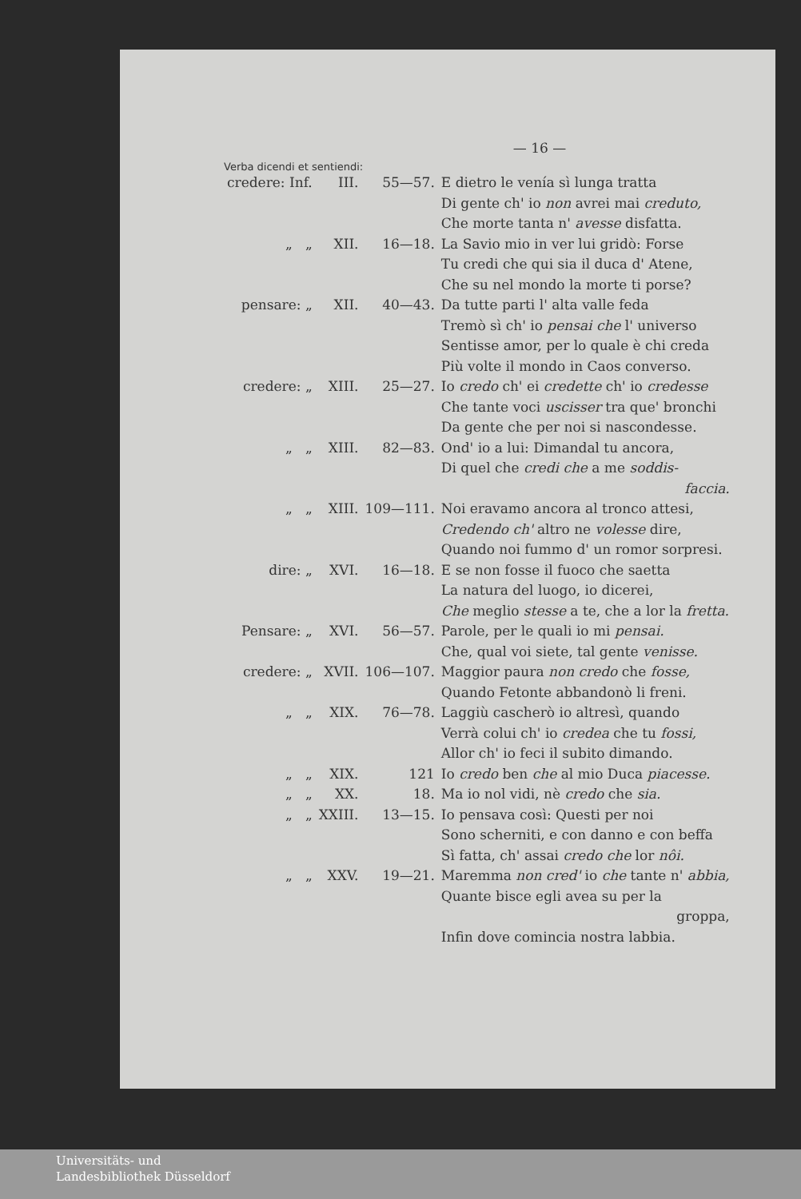— 16 —
Verba dicendi et sentiendi:
| credere: Inf. | III. | 55—57. | E dietro le venía sì lunga tratta Di gente ch' io non avrei mai creduto, Che morte tanta n' avesse disfatta. |
| „ „ | XII. | 16—18. | La Savio mio in ver lui gridò: Forse Tu credi che qui sia il duca d' Atene, Che su nel mondo la morte ti porse? |
| pensare: „ | XII. | 40—43. | Da tutte parti l' alta valle feda Tremò sì ch' io pensai che l' universo Sentisse amor, per lo quale è chi creda Più volte il mondo in Caos converso. |
| credere: „ | XIII. | 25—27. | Io credo ch' ei credette ch' io credesse Che tante voci uscisser tra que' bronchi Da gente che per noi si nascondesse. |
| „ „ | XIII. | 82—83. | Ond' io a lui: Dimandal tu ancora, Di quel che credi che a me soddis- faccia. |
| „ „ | XIII. | 109—111. | Noi eravamo ancora al tronco attesi, Credendo ch' altro ne volesse dire, Quando noi fummo d' un romor sorpresi. |
| dire: „ | XVI. | 16—18. | E se non fosse il fuoco che saetta La natura del luogo, io dicerei, Che meglio stesse a te, che a lor la fretta. |
| Pensare: „ | XVI. | 56—57. | Parole, per le quali io mi pensai. Che, qual voi siete, tal gente venisse. |
| credere: „ | XVII. | 106—107. | Maggior paura non credo che fosse, Quando Fetonte abbandonò li freni. |
| „ „ | XIX. | 76—78. | Laggiù cascherò io altresì, quando Verrà colui ch' io credea che tu fossi, Allor ch' io feci il subito dimando. |
| „ „ | XIX. | 121 | Io credo ben che al mio Duca piacesse. |
| „ „ | XX. | 18. | Ma io nol vidi, nè credo che sia. |
| „ „ | XXIII. | 13—15. | Io pensava così: Questi per noi Sono scherniti, e con danno e con beffa Sì fatta, ch' assai credo che lor nôi. |
| „ „ | XXV. | 19—21. | Maremma non cred' io che tante n' abbia, Quante bisce egli avea su per la groppa, Infin dove comincia nostra labbia. |
Universitäts- und
Landesbibliothek Düsseldorf